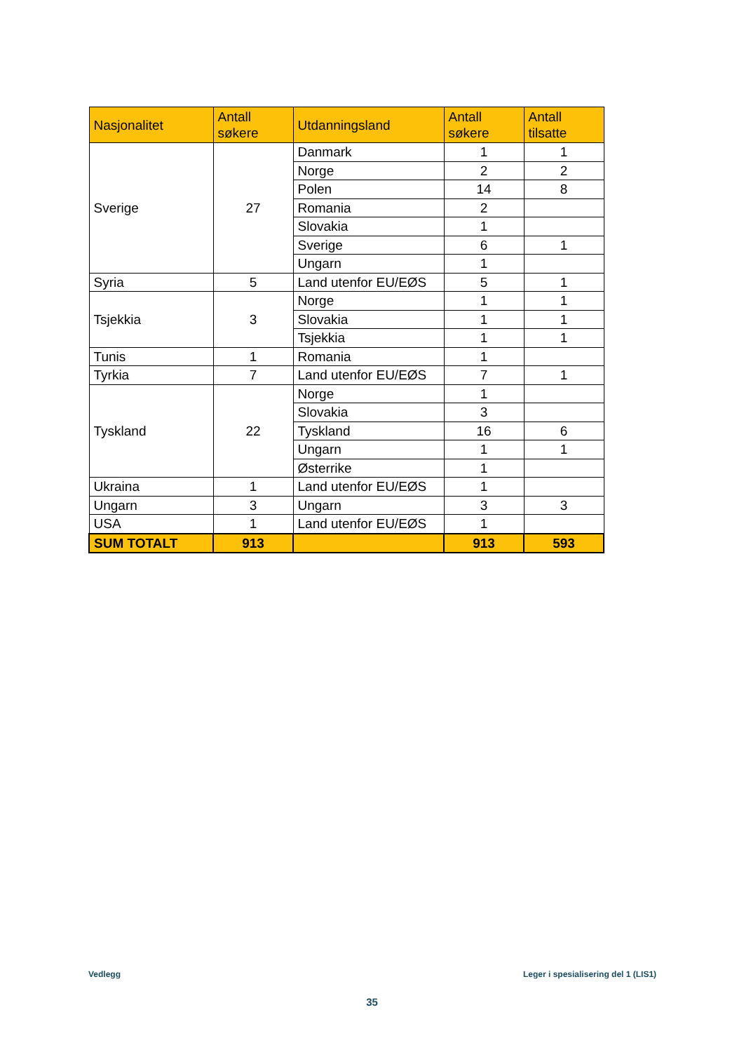| Nasjonalitet | Antall søkere | Utdanningsland | Antall søkere | Antall tilsatte |
| --- | --- | --- | --- | --- |
| Sverige | 27 | Danmark | 1 | 1 |
| | | Norge | 2 | 2 |
| | | Polen | 14 | 8 |
| | | Romania | 2 | |
| | | Slovakia | 1 | |
| | | Sverige | 6 | 1 |
| | | Ungarn | 1 | |
| Syria | 5 | Land utenfor EU/EØS | 5 | 1 |
| Tsjekkia | 3 | Norge | 1 | 1 |
| | | Slovakia | 1 | 1 |
| | | Tsjekkia | 1 | 1 |
| Tunis | 1 | Romania | 1 | |
| Tyrkia | 7 | Land utenfor EU/EØS | 7 | 1 |
| Tyskland | 22 | Norge | 1 | |
| | | Slovakia | 3 | |
| | | Tyskland | 16 | 6 |
| | | Ungarn | 1 | 1 |
| | | Østerrike | 1 | |
| Ukraina | 1 | Land utenfor EU/EØS | 1 | |
| Ungarn | 3 | Ungarn | 3 | 3 |
| USA | 1 | Land utenfor EU/EØS | 1 | |
| SUM TOTALT | 913 | | 913 | 593 |
Vedlegg
Leger i spesialisering del 1 (LIS1)
35